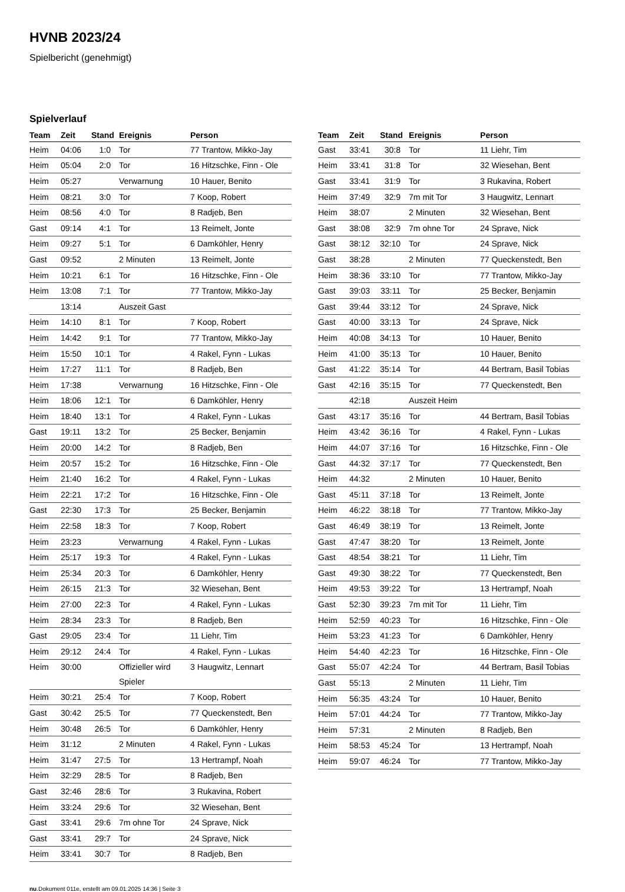HVNB 2023/24
Spielbericht (genehmigt)
Spielverlauf
| Team | Zeit | Stand | Ereignis | Person |
| --- | --- | --- | --- | --- |
| Heim | 04:06 | 1:0 | Tor | 77 Trantow, Mikko-Jay |
| Heim | 05:04 | 2:0 | Tor | 16 Hitzschke, Finn - Ole |
| Heim | 05:27 | | Verwarnung | 10 Hauer, Benito |
| Heim | 08:21 | 3:0 | Tor | 7 Koop, Robert |
| Heim | 08:56 | 4:0 | Tor | 8 Radjeb, Ben |
| Gast | 09:14 | 4:1 | Tor | 13 Reimelt, Jonte |
| Heim | 09:27 | 5:1 | Tor | 6 Damköhler, Henry |
| Gast | 09:52 | | 2 Minuten | 13 Reimelt, Jonte |
| Heim | 10:21 | 6:1 | Tor | 16 Hitzschke, Finn - Ole |
| Heim | 13:08 | 7:1 | Tor | 77 Trantow, Mikko-Jay |
| | 13:14 | | Auszeit Gast | |
| Heim | 14:10 | 8:1 | Tor | 7 Koop, Robert |
| Heim | 14:42 | 9:1 | Tor | 77 Trantow, Mikko-Jay |
| Heim | 15:50 | 10:1 | Tor | 4 Rakel, Fynn - Lukas |
| Heim | 17:27 | 11:1 | Tor | 8 Radjeb, Ben |
| Heim | 17:38 | | Verwarnung | 16 Hitzschke, Finn - Ole |
| Heim | 18:06 | 12:1 | Tor | 6 Damköhler, Henry |
| Heim | 18:40 | 13:1 | Tor | 4 Rakel, Fynn - Lukas |
| Gast | 19:11 | 13:2 | Tor | 25 Becker, Benjamin |
| Heim | 20:00 | 14:2 | Tor | 8 Radjeb, Ben |
| Heim | 20:57 | 15:2 | Tor | 16 Hitzschke, Finn - Ole |
| Heim | 21:40 | 16:2 | Tor | 4 Rakel, Fynn - Lukas |
| Heim | 22:21 | 17:2 | Tor | 16 Hitzschke, Finn - Ole |
| Gast | 22:30 | 17:3 | Tor | 25 Becker, Benjamin |
| Heim | 22:58 | 18:3 | Tor | 7 Koop, Robert |
| Heim | 23:23 | | Verwarnung | 4 Rakel, Fynn - Lukas |
| Heim | 25:17 | 19:3 | Tor | 4 Rakel, Fynn - Lukas |
| Heim | 25:34 | 20:3 | Tor | 6 Damköhler, Henry |
| Heim | 26:15 | 21:3 | Tor | 32 Wiesehan, Bent |
| Heim | 27:00 | 22:3 | Tor | 4 Rakel, Fynn - Lukas |
| Heim | 28:34 | 23:3 | Tor | 8 Radjeb, Ben |
| Gast | 29:05 | 23:4 | Tor | 11 Liehr, Tim |
| Heim | 29:12 | 24:4 | Tor | 4 Rakel, Fynn - Lukas |
| Heim | 30:00 | | Offizieller wird Spieler | 3 Haugwitz, Lennart |
| Heim | 30:21 | 25:4 | Tor | 7 Koop, Robert |
| Gast | 30:42 | 25:5 | Tor | 77 Queckenstedt, Ben |
| Heim | 30:48 | 26:5 | Tor | 6 Damköhler, Henry |
| Heim | 31:12 | | 2 Minuten | 4 Rakel, Fynn - Lukas |
| Heim | 31:47 | 27:5 | Tor | 13 Hertrampf, Noah |
| Heim | 32:29 | 28:5 | Tor | 8 Radjeb, Ben |
| Gast | 32:46 | 28:6 | Tor | 3 Rukavina, Robert |
| Heim | 33:24 | 29:6 | Tor | 32 Wiesehan, Bent |
| Gast | 33:41 | 29:6 | 7m ohne Tor | 24 Sprave, Nick |
| Gast | 33:41 | 29:7 | Tor | 24 Sprave, Nick |
| Heim | 33:41 | 30:7 | Tor | 8 Radjeb, Ben |
| Team | Zeit | Stand | Ereignis | Person |
| --- | --- | --- | --- | --- |
| Gast | 33:41 | 30:8 | Tor | 11 Liehr, Tim |
| Heim | 33:41 | 31:8 | Tor | 32 Wiesehan, Bent |
| Gast | 33:41 | 31:9 | Tor | 3 Rukavina, Robert |
| Heim | 37:49 | 32:9 | 7m mit Tor | 3 Haugwitz, Lennart |
| Heim | 38:07 | | 2 Minuten | 32 Wiesehan, Bent |
| Gast | 38:08 | 32:9 | 7m ohne Tor | 24 Sprave, Nick |
| Gast | 38:12 | 32:10 | Tor | 24 Sprave, Nick |
| Gast | 38:28 | | 2 Minuten | 77 Queckenstedt, Ben |
| Heim | 38:36 | 33:10 | Tor | 77 Trantow, Mikko-Jay |
| Gast | 39:03 | 33:11 | Tor | 25 Becker, Benjamin |
| Gast | 39:44 | 33:12 | Tor | 24 Sprave, Nick |
| Gast | 40:00 | 33:13 | Tor | 24 Sprave, Nick |
| Heim | 40:08 | 34:13 | Tor | 10 Hauer, Benito |
| Heim | 41:00 | 35:13 | Tor | 10 Hauer, Benito |
| Gast | 41:22 | 35:14 | Tor | 44 Bertram, Basil Tobias |
| Gast | 42:16 | 35:15 | Tor | 77 Queckenstedt, Ben |
| | 42:18 | | Auszeit Heim | |
| Gast | 43:17 | 35:16 | Tor | 44 Bertram, Basil Tobias |
| Heim | 43:42 | 36:16 | Tor | 4 Rakel, Fynn - Lukas |
| Heim | 44:07 | 37:16 | Tor | 16 Hitzschke, Finn - Ole |
| Gast | 44:32 | 37:17 | Tor | 77 Queckenstedt, Ben |
| Heim | 44:32 | | 2 Minuten | 10 Hauer, Benito |
| Gast | 45:11 | 37:18 | Tor | 13 Reimelt, Jonte |
| Heim | 46:22 | 38:18 | Tor | 77 Trantow, Mikko-Jay |
| Gast | 46:49 | 38:19 | Tor | 13 Reimelt, Jonte |
| Gast | 47:47 | 38:20 | Tor | 13 Reimelt, Jonte |
| Gast | 48:54 | 38:21 | Tor | 11 Liehr, Tim |
| Gast | 49:30 | 38:22 | Tor | 77 Queckenstedt, Ben |
| Heim | 49:53 | 39:22 | Tor | 13 Hertrampf, Noah |
| Gast | 52:30 | 39:23 | 7m mit Tor | 11 Liehr, Tim |
| Heim | 52:59 | 40:23 | Tor | 16 Hitzschke, Finn - Ole |
| Heim | 53:23 | 41:23 | Tor | 6 Damköhler, Henry |
| Heim | 54:40 | 42:23 | Tor | 16 Hitzschke, Finn - Ole |
| Gast | 55:07 | 42:24 | Tor | 44 Bertram, Basil Tobias |
| Gast | 55:13 | | 2 Minuten | 11 Liehr, Tim |
| Heim | 56:35 | 43:24 | Tor | 10 Hauer, Benito |
| Heim | 57:01 | 44:24 | Tor | 77 Trantow, Mikko-Jay |
| Heim | 57:31 | | 2 Minuten | 8 Radjeb, Ben |
| Heim | 58:53 | 45:24 | Tor | 13 Hertrampf, Noah |
| Heim | 59:07 | 46:24 | Tor | 77 Trantow, Mikko-Jay |
nu.Dokument 011e, erstellt am 09.01.2025 14:36 | Seite 3